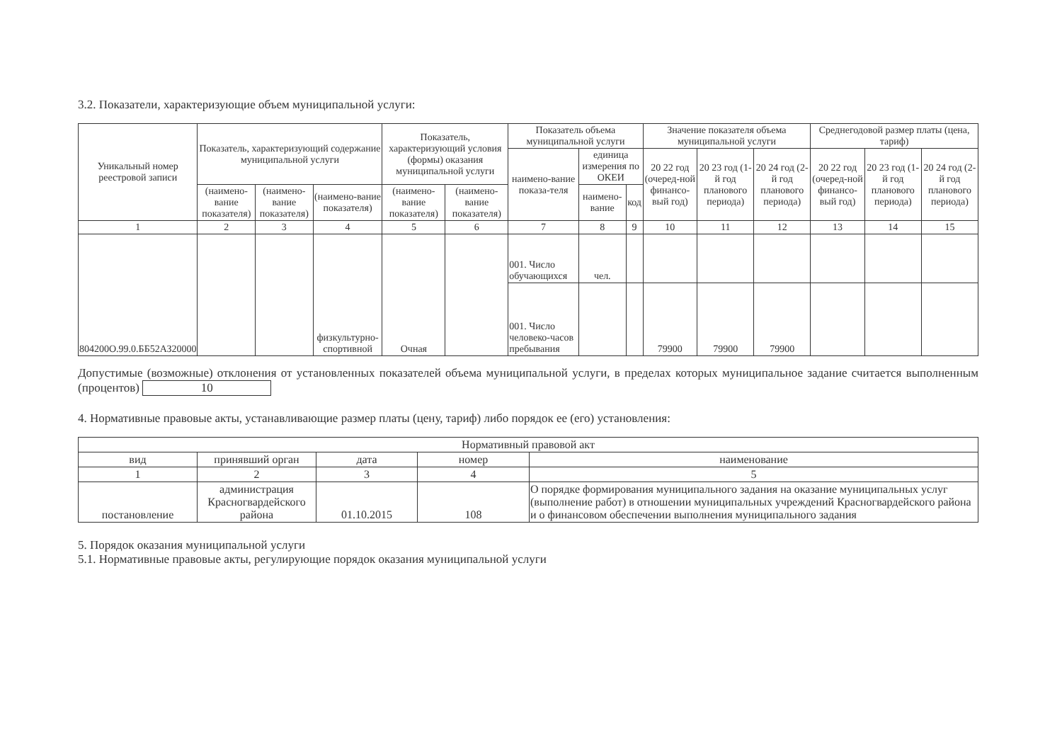3.2. Показатели, характеризующие объем муниципальной услуги:
| Уникальный номер реестровой записи | Показатель, характеризующий содержание муниципальной услуги | | | Показатель, характеризующий условия (формы) оказания муниципальной услуги | | Показатель объема муниципальной услуги | | | Значение показателя объема муниципальной услуги | | | Среднегодовой размер платы (цена, тариф) | | |
| --- | --- | --- | --- | --- | --- | --- | --- | --- | --- | --- | --- | --- | --- | --- |
| | | | | | | наимено-вание показа-теля | единица измерения по ОКЕИ | | 20 22 год (очеред-ной финансо-вый год) | 20 23 год (1-й год планового периода) | 20 24 год (2-й год планового периода) | 20 22 год (очеред-ной финансо-вый год) | 20 23 год (1-й год планового периода) | 20 24 год (2-й год планового периода) |
| | (наимено-вание показателя) | (наимено-вание показателя) | (наимено-вание показателя) | (наимено-вание показателя) | (наимено-вание показателя) | | наимено-вание | код | | | | | | |
| 1 | 2 | 3 | 4 | 5 | 6 | 7 | 8 | 9 | 10 | 11 | 12 | 13 | 14 | 15 |
| 804200О.99.0.ББ52АЗ20000 | | | физкультурно-спортивной | Очная | | 001. Число обучающихся | чел. | | | | | | | |
| | | | | | | 001. Число человеко-часов пребывания | | | 79900 | 79900 | 79900 | | | |
Допустимые (возможные) отклонения от установленных показателей объема муниципальной услуги, в пределах которых муниципальное задание считается выполненным (процентов) 10
4. Нормативные правовые акты, устанавливающие размер платы (цену, тариф) либо порядок ее (его) установления:
| Нормативный правовой акт | | | | |
| --- | --- | --- | --- | --- |
| вид | принявший орган | дата | номер | наименование |
| 1 | 2 | 3 | 4 | 5 |
| постановление | администрация Красногвардейского района | 01.10.2015 | 108 | О порядке формирования муниципального задания на оказание муниципальных услуг (выполнение работ) в отношении муниципальных учреждений Красногвардейского района и о финансовом обеспечении выполнения муниципального задания |
5. Порядок оказания муниципальной услуги
5.1. Нормативные правовые акты, регулирующие порядок оказания муниципальной услуги